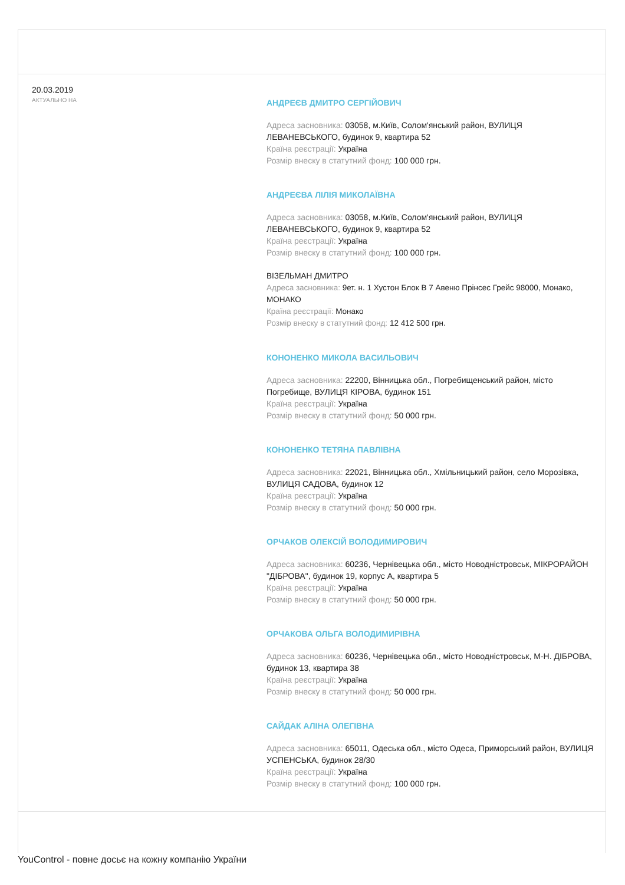20.03.2019
АКТУАЛЬНО НА
АНДРЕЄВ ДМИТРО СЕРГІЙОВИЧ
Адреса засновника: 03058, м.Київ, Солом'янський район, ВУЛИЦЯ ЛЕВАНЕВСЬКОГО, будинок 9, квартира 52
Країна реєстрації: Україна
Розмір внеску в статутний фонд: 100 000 грн.
АНДРЕЄВА ЛІЛІЯ МИКОЛАЇВНА
Адреса засновника: 03058, м.Київ, Солом'янський район, ВУЛИЦЯ ЛЕВАНЕВСЬКОГО, будинок 9, квартира 52
Країна реєстрації: Україна
Розмір внеску в статутний фонд: 100 000 грн.
ВІЗЕЛЬМАН ДМИТРО
Адреса засновника: 9ет. н. 1 Хустон Блок В 7 Авеню Прінсес Грейс 98000, Монако, МОНАКО
Країна реєстрації: Монако
Розмір внеску в статутний фонд: 12 412 500 грн.
КОНОНЕНКО МИКОЛА ВАСИЛЬОВИЧ
Адреса засновника: 22200, Вінницька обл., Погребищенський район, місто Погребище, ВУЛИЦЯ КІРОВА, будинок 151
Країна реєстрації: Україна
Розмір внеску в статутний фонд: 50 000 грн.
КОНОНЕНКО ТЕТЯНА ПАВЛІВНА
Адреса засновника: 22021, Вінницька обл., Хмільницький район, село Морозівка, ВУЛИЦЯ САДОВА, будинок 12
Країна реєстрації: Україна
Розмір внеску в статутний фонд: 50 000 грн.
ОРЧАКОВ ОЛЕКСІЙ ВОЛОДИМИРОВИЧ
Адреса засновника: 60236, Чернівецька обл., місто Новодністровськ, МІКРОРАЙОН "ДІБРОВА", будинок 19, корпус А, квартира 5
Країна реєстрації: Україна
Розмір внеску в статутний фонд: 50 000 грн.
ОРЧАКОВА ОЛЬГА ВОЛОДИМИРІВНА
Адреса засновника: 60236, Чернівецька обл., місто Новодністровськ, М-Н. ДІБРОВА, будинок 13, квартира 38
Країна реєстрації: Україна
Розмір внеску в статутний фонд: 50 000 грн.
САЙДАК АЛІНА ОЛЕГІВНА
Адреса засновника: 65011, Одеська обл., місто Одеса, Приморський район, ВУЛИЦЯ УСПЕНСЬКА, будинок 28/30
Країна реєстрації: Україна
Розмір внеску в статутний фонд: 100 000 грн.
YouControl - повне досьє на кожну компанію України